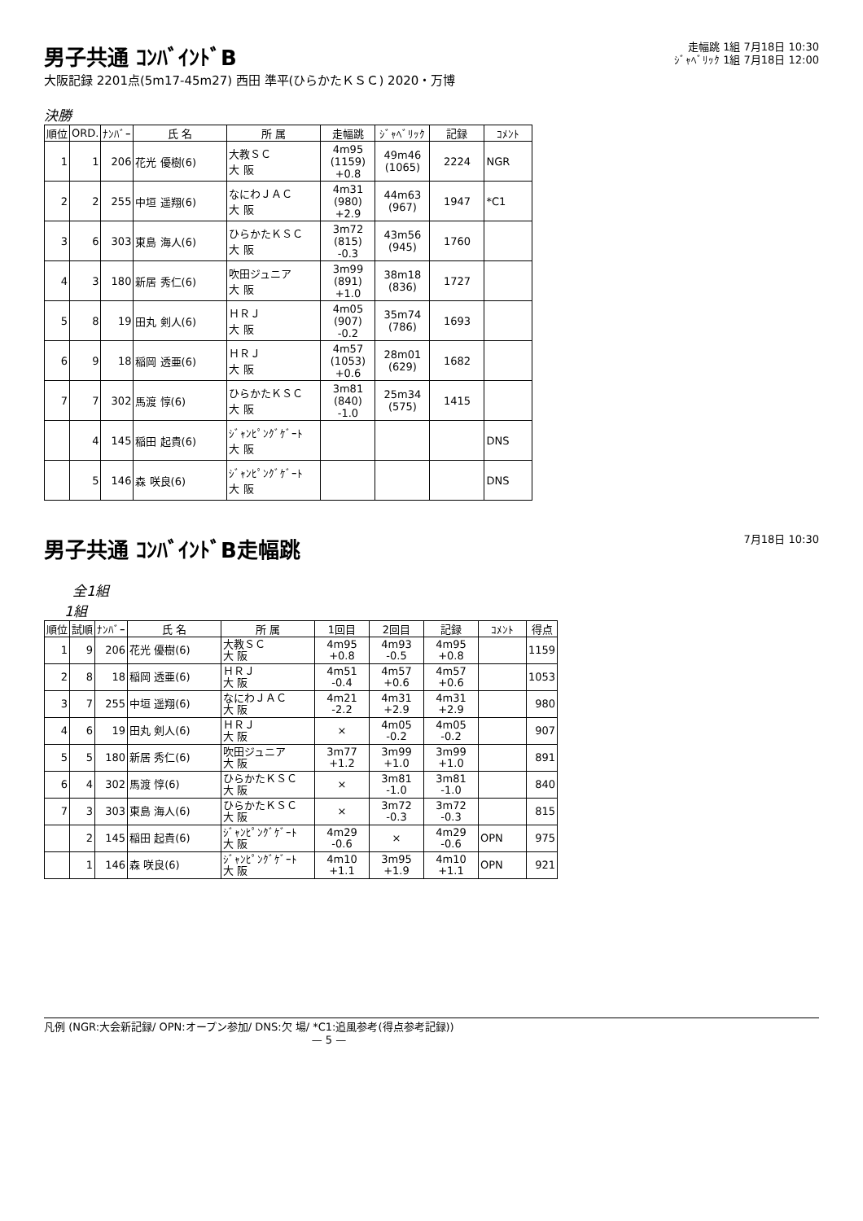男子共通 ｺﾝﾊﾞｲﾝﾄﾞB
大阪記録 2201点(5m17-45m27) 西田 準平(ひらかたＫＳＣ) 2020・万博
走幅跳 1組 7月18日 10:30
ｼﾞｬﾍﾞﾘｯｸ 1組 7月18日 12:00
決勝
| 順位 | ORD. | ﾅﾝﾊﾞｰ | 氏 名 | 所 属 | 走幅跳 | ｼﾞｬﾍﾞﾘｯｸ | 記録 | ｺﾒﾝﾄ |
| --- | --- | --- | --- | --- | --- | --- | --- | --- |
| 1 | 1 | 206 | 花光 優樹(6) | 大教ＳＣ 大 阪 | 4m95 (1159) +0.8 | 49m46 (1065) | 2224 | NGR |
| 2 | 2 | 255 | 中垣 遥翔(6) | なにわＪＡＣ 大 阪 | 4m31 (980) +2.9 | 44m63 (967) | 1947 | *C1 |
| 3 | 6 | 303 | 東島 海人(6) | ひらかたＫＳＣ 大 阪 | 3m72 (815) -0.3 | 43m56 (945) | 1760 | |
| 4 | 3 | 180 | 新居 秀仁(6) | 吹田ジュニア 大 阪 | 3m99 (891) +1.0 | 38m18 (836) | 1727 | |
| 5 | 8 | 19 | 田丸 剣人(6) | ＨＲＪ 大 阪 | 4m05 (907) -0.2 | 35m74 (786) | 1693 | |
| 6 | 9 | 18 | 稲岡 透亜(6) | ＨＲＪ 大 阪 | 4m57 (1053) +0.6 | 28m01 (629) | 1682 | |
| 7 | 7 | 302 | 馬渡 惇(6) | ひらかたＫＳＣ 大 阪 | 3m81 (840) -1.0 | 25m34 (575) | 1415 | |
| | 4 | 145 | 稲田 起貴(6) | ｼﾞｬﾝﾋﾟﾝｸﾞｹﾞｰﾄ 大 阪 | | | | DNS |
| | 5 | 146 | 森 咲良(6) | ｼﾞｬﾝﾋﾟﾝｸﾞｹﾞｰﾄ 大 阪 | | | | DNS |
男子共通 ｺﾝﾊﾞｲﾝﾄﾞB走幅跳
7月18日 10:30
全1組
1組
| 順位 | 試順 | ﾅﾝﾊﾞｰ | 氏 名 | 所 属 | 1回目 | 2回目 | 記録 | ｺﾒﾝﾄ | 得点 |
| --- | --- | --- | --- | --- | --- | --- | --- | --- | --- |
| 1 | 9 | 206 | 花光 優樹(6) | 大教ＳＣ 大 阪 | 4m95 +0.8 | 4m93 -0.5 | 4m95 +0.8 | | 1159 |
| 2 | 8 | 18 | 稲岡 透亜(6) | ＨＲＪ 大 阪 | 4m51 -0.4 | 4m57 +0.6 | 4m57 +0.6 | | 1053 |
| 3 | 7 | 255 | 中垣 遥翔(6) | なにわＪＡＣ 大 阪 | 4m21 -2.2 | 4m31 +2.9 | 4m31 +2.9 | | 980 |
| 4 | 6 | 19 | 田丸 剣人(6) | ＨＲＪ 大 阪 | × | 4m05 -0.2 | 4m05 -0.2 | | 907 |
| 5 | 5 | 180 | 新居 秀仁(6) | 吹田ジュニア 大 阪 | 3m77 +1.2 | 3m99 +1.0 | 3m99 +1.0 | | 891 |
| 6 | 4 | 302 | 馬渡 惇(6) | ひらかたＫＳＣ 大 阪 | × | 3m81 -1.0 | 3m81 -1.0 | | 840 |
| 7 | 3 | 303 | 東島 海人(6) | ひらかたＫＳＣ 大 阪 | × | 3m72 -0.3 | 3m72 -0.3 | | 815 |
| | 2 | 145 | 稲田 起貴(6) | ｼﾞｬﾝﾋﾟﾝｸﾞｹﾞｰﾄ 大 阪 | 4m29 -0.6 | × | 4m29 -0.6 | OPN | 975 |
| | 1 | 146 | 森 咲良(6) | ｼﾞｬﾝﾋﾟﾝｸﾞｹﾞｰﾄ 大 阪 | 4m10 +1.1 | 3m95 +1.9 | 4m10 +1.1 | OPN | 921 |
凡例 (NGR:大会新記録/ OPN:オープン参加/ DNS:欠 場/ *C1:追風参考(得点参考記録))
— 5 —